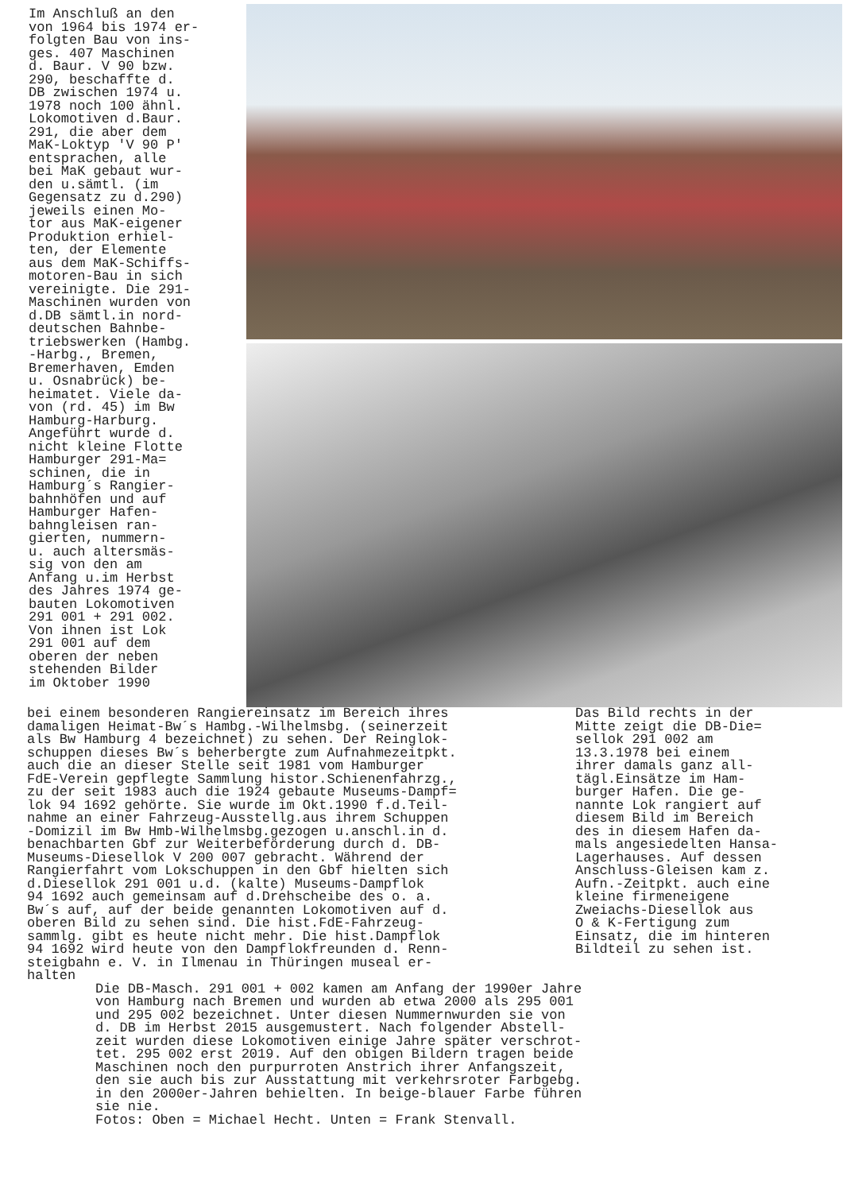Im Anschluß an den von 1964 bis 1974 er- folgten Bau von ins- ges. 407 Maschinen d. Baur. V 90 bzw. 290, beschaffte d. DB zwischen 1974 u. 1978 noch 100 ähnl. Lokomotiven d.Baur. 291, die aber dem MaK-Loktyp 'V 90 P' entsprachen, alle bei MaK gebaut wur- den u.sämtl. (im Gegensatz zu d.290) jeweils einen Mo- tor aus MaK-eigener Produktion erhiel- ten, der Elemente aus dem MaK-Schiffs- motoren-Bau in sich vereinigte. Die 291- Maschinen wurden von d.DB sämtl.in nord- deutschen Bahnbe- triebswerken (Hambg. -Harbg., Bremen, Bremerhaven, Emden u. Osnabrück) be- heimatet. Viele da- von (rd. 45) im Bw Hamburg-Harburg. Angeführt wurde d. nicht kleine Flotte Hamburger 291-Ma= schinen, die in Hamburg´s Rangier- bahnhöfen und auf Hamburger Hafen- bahngleisen ran- gierten, nummern- u. auch altersmäs- sig von den am Anfang u.im Herbst des Jahres 1974 ge- bauten Lokomotiven 291 001 + 291 002. Von ihnen ist Lok 291 001 auf dem oberen der neben stehenden Bilder im Oktober 1990
bei einem besonderen Rangiereinsatz im Bereich ihres damaligen Heimat-Bw´s Hambg.-Wilhelmsbg. (seinerzeit als Bw Hamburg 4 bezeichnet) zu sehen. Der Reinglok- schuppen dieses Bw´s beherbergte zum Aufnahmezeitpkt. auch die an dieser Stelle seit 1981 vom Hamburger FdE-Verein gepflegte Sammlung histor.Schienenfahrzg., zu der seit 1983 auch die 1924 gebaute Museums-Dampf= lok 94 1692 gehörte. Sie wurde im Okt.1990 f.d.Teil- nahme an einer Fahrzeug-Ausstellg.aus ihrem Schuppen -Domizil im Bw Hmb-Wilhelmsbg.gezogen u.anschl.in d. benachbarten Gbf zur Weiterbeförderung durch d. DB- Museums-Diesellok V 200 007 gebracht. Während der Rangierfahrt vom Lokschuppen in den Gbf hielten sich d.Diesellok 291 001 u.d. (kalte) Museums-Dampflok 94 1692 auch gemeinsam auf d.Drehscheibe des o. a. Bw´s auf, auf der beide genannten Lokomotiven auf d. oberen Bild zu sehen sind. Die hist.FdE-Fahrzeug- sammlg. gibt es heute nicht mehr. Die hist.Dampflok 94 1692 wird heute von den Dampflokfreunden d. Renn- steigbahn e. V. in Ilmenau in Thüringen museal er- halten
Das Bild rechts in der Mitte zeigt die DB-Die= sellok 291 002 am 13.3.1978 bei einem ihrer damals ganz all- tägl.Einsätze im Ham- burger Hafen. Die ge- nannte Lok rangiert auf diesem Bild im Bereich des in diesem Hafen da- mals angesiedelten Hansa- Lagerhauses. Auf dessen Anschluss-Gleisen kam z. Aufn.-Zeitpkt. auch eine kleine firmeneigene Zweiachs-Diesellok aus O & K-Fertigung zum Einsatz, die im hinteren Bildteil zu sehen ist.
Die DB-Masch. 291 001 + 002 kamen am Anfang der 1990er Jahre von Hamburg nach Bremen und wurden ab etwa 2000 als 295 001 und 295 002 bezeichnet. Unter diesen Nummernwurden sie von d. DB im Herbst 2015 ausgemustert. Nach folgender Abstell- zeit wurden diese Lokomotiven einige Jahre später verschrot- tet. 295 002 erst 2019. Auf den obigen Bildern tragen beide Maschinen noch den purpurroten Anstrich ihrer Anfangszeit, den sie auch bis zur Ausstattung mit verkehrsroter Farbgebg. in den 2000er-Jahren behielten. In beige-blauer Farbe führen sie nie. Fotos: Oben = Michael Hecht. Unten = Frank Stenvall.